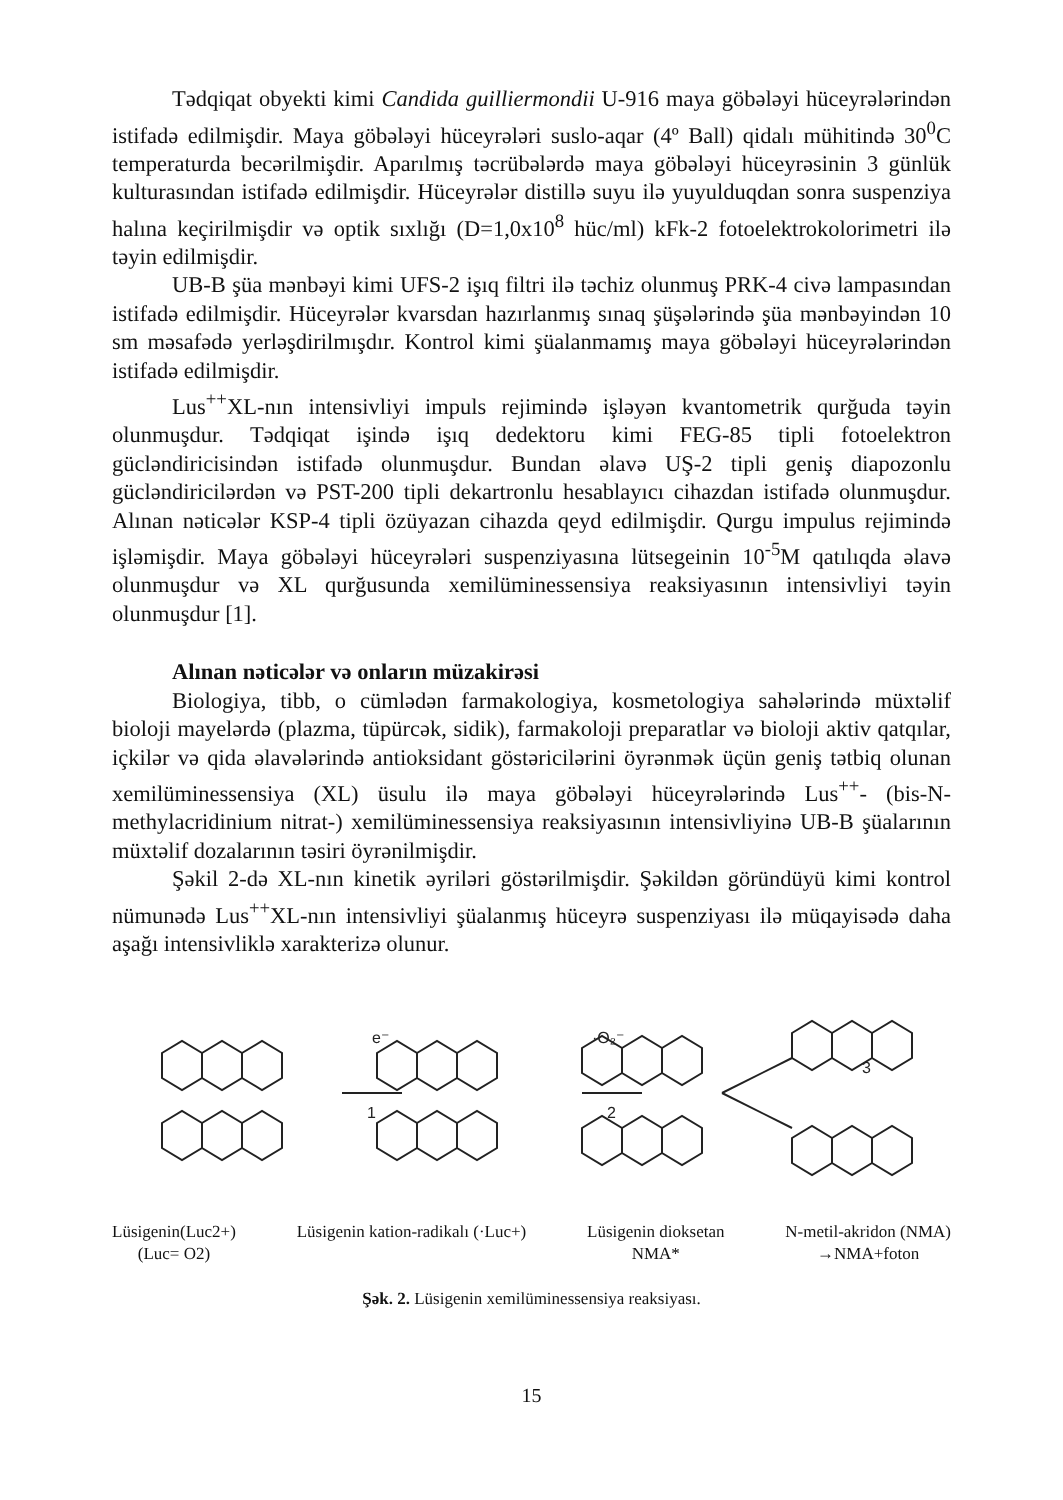Tədqiqat obyekti kimi Candida guilliermondii U-916 maya göbələyi hüceyrələrindən istifadə edilmişdir. Maya göbələyi hüceyrələri suslo-aqar (4º Ball) qidalı mühitində 30<sup>0</sup>C temperaturda becərilmişdir. Aparılmış təcrübələrdə maya göbələyi hüceyrəsinin 3 günlük kulturasından istifadə edilmişdir. Hüceyrələr distillə suyu ilə yuyulduqdan sonra suspenziya halına keçirilmişdir və optik sıxlığı (D=1,0x10<sup>8</sup> hüc/ml) kFk-2 fotoelektrokolorimetri ilə təyin edilmişdir.
UB-B şüa mənbəyi kimi UFS-2 işıq filtri ilə təchiz olunmuş PRK-4 civə lampasından istifadə edilmişdir. Hüceyrələr kvarsdan hazırlanmış sınaq şüşələrində şüa mənbəyindən 10 sm məsafədə yerləşdirilmışdır. Kontrol kimi şüalanmamış maya göbələyi hüceyrələrindən istifadə edilmişdir.
Lus<sup>++</sup>XL-nın intensivliyi impuls rejimində işləyən kvantometrik qurğuda təyin olunmuşdur. Tədqiqat işində işıq dedektoru kimi FEG-85 tipli fotoelektron gücləndiricisindən istifadə olunmuşdur. Bundan əlavə UŞ-2 tipli geniş diapozonlu gücləndiricilərdən və PST-200 tipli dekartronlu hesablayıcı cihazdan istifadə olunmuşdur. Alınan nəticələr KSP-4 tipli özüyazan cihazda qeyd edilmişdir. Qurgu impulus rejimində işləmişdir. Maya göbələyi hüceyrələri suspenziyasına lütsegeinin 10<sup>-5</sup>M qatılıqda əlavə olunmuşdur və XL qurğusunda xemilüminessensiya reaksiyasının intensivliyi təyin olunmuşdur [1].
Alınan nəticələr və onların müzakirəsi
Biologiya, tibb, o cümlədən farmakologiya, kosmetologiya sahələrində müxtəlif bioloji mayelərdə (plazma, tüpürcək, sidik), farmakoloji preparatlar və bioloji aktiv qatqılar, içkilər və qida əlavələrində antioksidant göstəricilərini öyrənmək üçün geniş tətbiq olunan xemilüminessensiya (XL) üsulu ilə maya göbələyi hüceyrələrində Lus<sup>++</sup>- (bis-N-methylacridinium nitrat-) xemilüminessensiya reaksiyasının intensivliyinə UB-B şüalarının müxtəlif dozalarının təsiri öyrənilmişdir.
Şəkil 2-də XL-nın kinetik əyriləri göstərilmişdir. Şəkildən göründüyü kimi kontrol nümunədə Lus<sup>++</sup>XL-nın intensivliyi şüalanmış hüceyrə suspenziyası ilə müqayisədə daha aşağı intensivliklə xarakterizə olunur.
e⁻
1
·O₂⁻
2
3
Lüsigenin(Luc2+)
(Luc= O2) Lüsigenin kation-radikalı (·Luc+) Lüsigenin dioksetan
NMA* N-metil-akridon (NMA)
→NMA+foton
Şək. 2. Lüsigenin xemilüminessensiya reaksiyası.
15